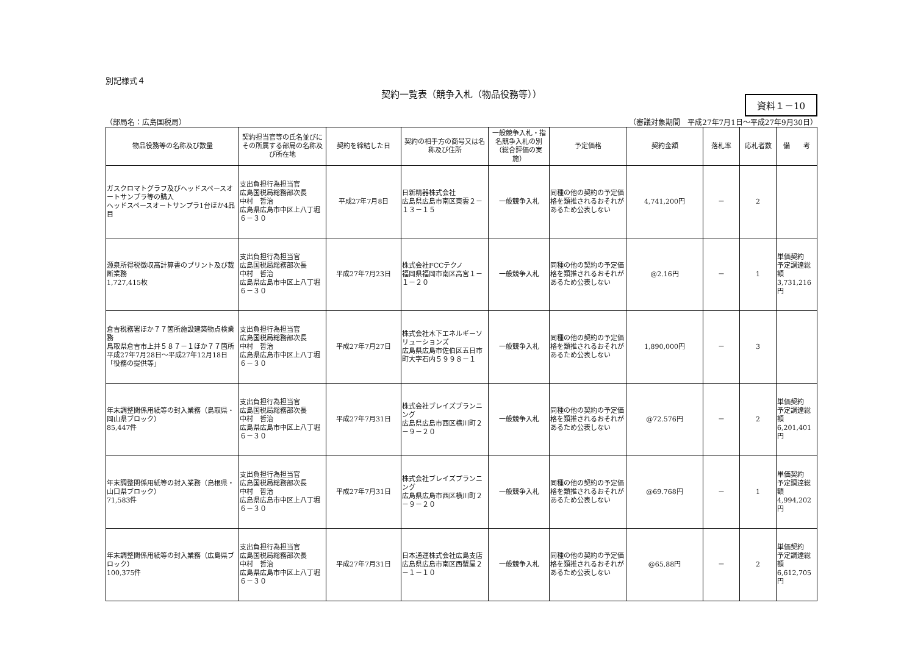別記様式４
契約一覧表（競争入札（物品役務等））
資料１－10
（部局名：広島国税局） （審議対象期間　平成27年7月1日～平成27年9月30日）
| 物品役務等の名称及び数量 | 契約担当官等の氏名並びにその所属する部局の名称及び所在地 | 契約を締結した日 | 契約の相手方の商号又は名称及び住所 | 一般競争入札・指名競争入札の別（総合評価の実施） | 予定価格 | 契約金額 | 落札率 | 応札者数 | 備 考 |
| --- | --- | --- | --- | --- | --- | --- | --- | --- | --- |
| ガスクロマトグラフ及びヘッドスペースオートサンプラ等の購入 ヘッドスペースオートサンプラ1台ほか4品目 | 支出負担行為担当官 広島国税局総務部次長 中村 哲治 広島県広島市中区上八丁堀６－３０ | 平成27年7月8日 | 日新精器株式会社 広島県広島市南区東雲２－１３－１５ | 一般競争入札 | 同種の他の契約の予定価格を類推されるおそれがあるため公表しない | 4,741,200円 | － | 2 | |
| 源泉所得税徴収高計算書のプリント及び裁断業務 1,727,415枚 | 支出負担行為担当官 広島国税局総務部次長 中村 哲治 広島県広島市中区上八丁堀６－３０ | 平成27年7月23日 | 株式会社FCCテクノ 福岡県福岡市南区高宮１－１－２０ | 一般競争入札 | 同種の他の契約の予定価格を類推されるおそれがあるため公表しない | @2.16円 | － | 1 | 単価契約 予定調達総額 3,731,216円 |
| 倉吉税務署ほか７７箇所施設建築物点検業務 鳥取県倉吉市上井５８７－１ほか７７箇所 平成27年7月28日～平成27年12月18日 「役務の提供等」 | 支出負担行為担当官 広島国税局総務部次長 中村 哲治 広島県広島市中区上八丁堀６－３０ | 平成27年7月27日 | 株式会社木下エネルギーソリューションズ 広島県広島市佐伯区五日市町大字石内５９９８－１ | 一般競争入札 | 同種の他の契約の予定価格を類推されるおそれがあるため公表しない | 1,890,000円 | － | 3 | |
| 年末調整関係用紙等の封入業務（鳥取県・岡山県ブロック） 85,447件 | 支出負担行為担当官 広島国税局総務部次長 中村 哲治 広島県広島市中区上八丁堀６－３０ | 平成27年7月31日 | 株式会社ブレイズプランニング 広島県広島市西区横川町２－９－２０ | 一般競争入札 | 同種の他の契約の予定価格を類推されるおそれがあるため公表しない | @72.576円 | － | 2 | 単価契約 予定調達総額 6,201,401円 |
| 年末調整関係用紙等の封入業務（島根県・山口県ブロック） 71,583件 | 支出負担行為担当官 広島国税局総務部次長 中村 哲治 広島県広島市中区上八丁堀６－３０ | 平成27年7月31日 | 株式会社ブレイズプランニング 広島県広島市西区横川町２－９－２０ | 一般競争入札 | 同種の他の契約の予定価格を類推されるおそれがあるため公表しない | @69.768円 | － | 1 | 単価契約 予定調達総額 4,994,202円 |
| 年末調整関係用紙等の封入業務（広島県ブロック） 100,375件 | 支出負担行為担当官 広島国税局総務部次長 中村 哲治 広島県広島市中区上八丁堀６－３０ | 平成27年7月31日 | 日本通運株式会社広島支店 広島県広島市南区西蟹屋２－１－１０ | 一般競争入札 | 同種の他の契約の予定価格を類推されるおそれがあるため公表しない | @65.88円 | － | 2 | 単価契約 予定調達総額 6,612,705円 |